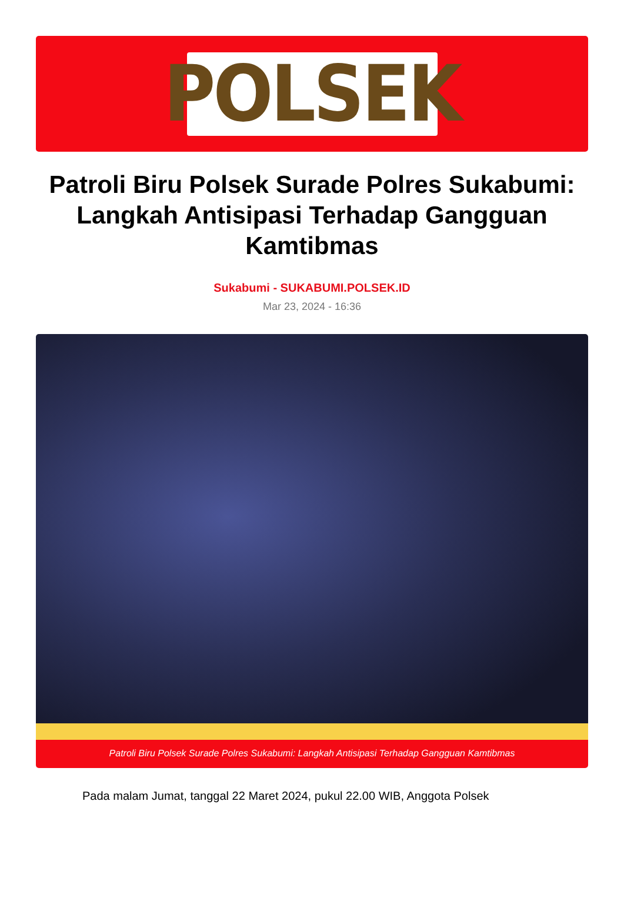POLSEK
Patroli Biru Polsek Surade Polres Sukabumi: Langkah Antisipasi Terhadap Gangguan Kamtibmas
Sukabumi - SUKABUMI.POLSEK.ID
Mar 23, 2024 - 16:36
Patroli Biru Polsek Surade Polres Sukabumi: Langkah Antisipasi Terhadap Gangguan Kamtibmas
Pada malam Jumat, tanggal 22 Maret 2024, pukul 22.00 WIB, Anggota Polsek